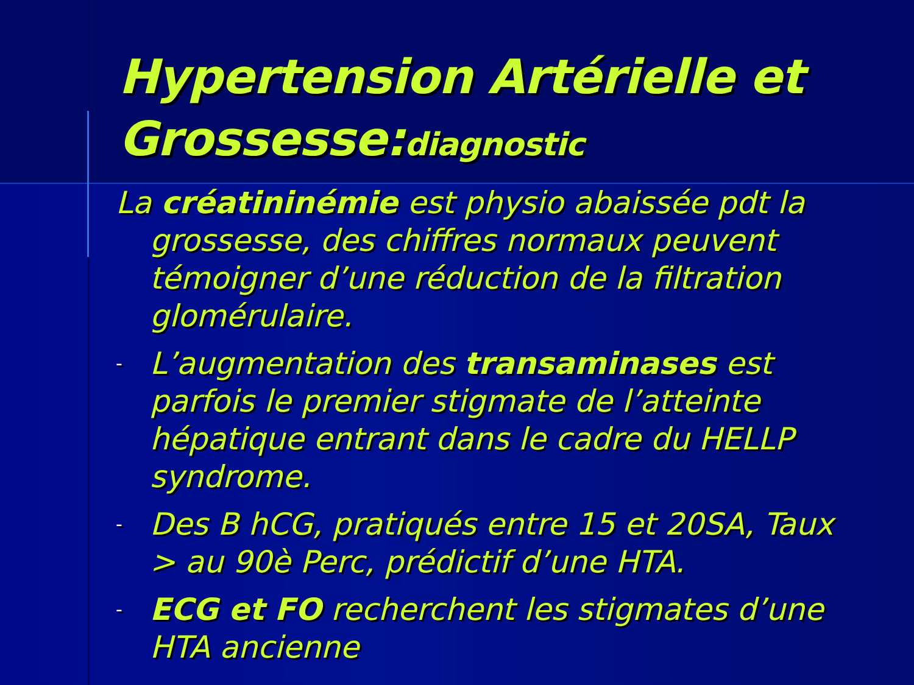Hypertension Artérielle et Grossesse:diagnostic
La créatininémie est physio abaissée pdt la grossesse, des chiffres normaux peuvent témoigner d’une réduction de la filtration glomérulaire.
- L’augmentation des transaminases est parfois le premier stigmate de l’atteinte hépatique entrant dans le cadre du HELLP syndrome.
- Des B hCG, pratiqués entre 15 et 20SA, Taux > au 90è Perc, prédictif d’une HTA.
- ECG et FO recherchent les stigmates d’une HTA ancienne